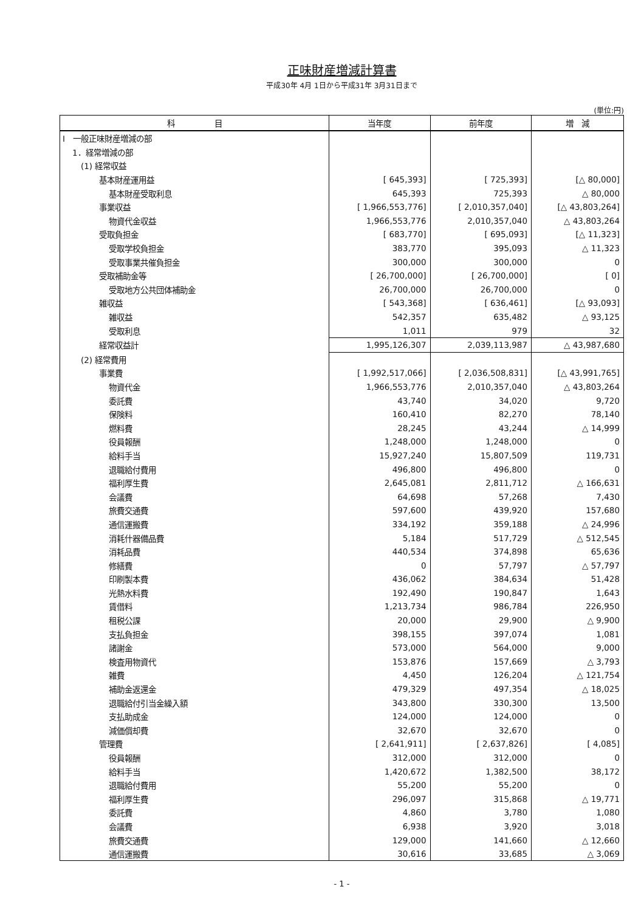正味財産増減計算書
平成30年 4月 1日から平成31年 3月31日まで
(単位:円)
| 科 目 | 当年度 | 前年度 | 増 減 |
| --- | --- | --- | --- |
| Ⅰ 一般正味財産増減の部 | | | |
| 1．経常増減の部 | | | |
| (1) 経常収益 | | | |
| 基本財産運用益 | [ 645,393] | [ 725,393] | [△ 80,000] |
| 基本財産受取利息 | 645,393 | 725,393 | △ 80,000 |
| 事業収益 | [ 1,966,553,776] | [ 2,010,357,040] | [△ 43,803,264] |
| 物資代金収益 | 1,966,553,776 | 2,010,357,040 | △ 43,803,264 |
| 受取負担金 | [ 683,770] | [ 695,093] | [△ 11,323] |
| 受取学校負担金 | 383,770 | 395,093 | △ 11,323 |
| 受取事業共催負担金 | 300,000 | 300,000 | 0 |
| 受取補助金等 | [ 26,700,000] | [ 26,700,000] | [ 0] |
| 受取地方公共団体補助金 | 26,700,000 | 26,700,000 | 0 |
| 雑収益 | [ 543,368] | [ 636,461] | [△ 93,093] |
| 雑収益 | 542,357 | 635,482 | △ 93,125 |
| 受取利息 | 1,011 | 979 | 32 |
| 経常収益計 | 1,995,126,307 | 2,039,113,987 | △ 43,987,680 |
| (2) 経常費用 | | | |
| 事業費 | [ 1,992,517,066] | [ 2,036,508,831] | [△ 43,991,765] |
| 物資代金 | 1,966,553,776 | 2,010,357,040 | △ 43,803,264 |
| 委託費 | 43,740 | 34,020 | 9,720 |
| 保険料 | 160,410 | 82,270 | 78,140 |
| 燃料費 | 28,245 | 43,244 | △ 14,999 |
| 役員報酬 | 1,248,000 | 1,248,000 | 0 |
| 給料手当 | 15,927,240 | 15,807,509 | 119,731 |
| 退職給付費用 | 496,800 | 496,800 | 0 |
| 福利厚生費 | 2,645,081 | 2,811,712 | △ 166,631 |
| 会議費 | 64,698 | 57,268 | 7,430 |
| 旅費交通費 | 597,600 | 439,920 | 157,680 |
| 通信運搬費 | 334,192 | 359,188 | △ 24,996 |
| 消耗什器備品費 | 5,184 | 517,729 | △ 512,545 |
| 消耗品費 | 440,534 | 374,898 | 65,636 |
| 修繕費 | 0 | 57,797 | △ 57,797 |
| 印刷製本費 | 436,062 | 384,634 | 51,428 |
| 光熱水料費 | 192,490 | 190,847 | 1,643 |
| 賃借料 | 1,213,734 | 986,784 | 226,950 |
| 租税公課 | 20,000 | 29,900 | △ 9,900 |
| 支払負担金 | 398,155 | 397,074 | 1,081 |
| 諸謝金 | 573,000 | 564,000 | 9,000 |
| 検査用物資代 | 153,876 | 157,669 | △ 3,793 |
| 雑費 | 4,450 | 126,204 | △ 121,754 |
| 補助金返還金 | 479,329 | 497,354 | △ 18,025 |
| 退職給付引当金繰入額 | 343,800 | 330,300 | 13,500 |
| 支払助成金 | 124,000 | 124,000 | 0 |
| 減価償却費 | 32,670 | 32,670 | 0 |
| 管理費 | [ 2,641,911] | [ 2,637,826] | [ 4,085] |
| 役員報酬 | 312,000 | 312,000 | 0 |
| 給料手当 | 1,420,672 | 1,382,500 | 38,172 |
| 退職給付費用 | 55,200 | 55,200 | 0 |
| 福利厚生費 | 296,097 | 315,868 | △ 19,771 |
| 委託費 | 4,860 | 3,780 | 1,080 |
| 会議費 | 6,938 | 3,920 | 3,018 |
| 旅費交通費 | 129,000 | 141,660 | △ 12,660 |
| 通信運搬費 | 30,616 | 33,685 | △ 3,069 |
- 1 -